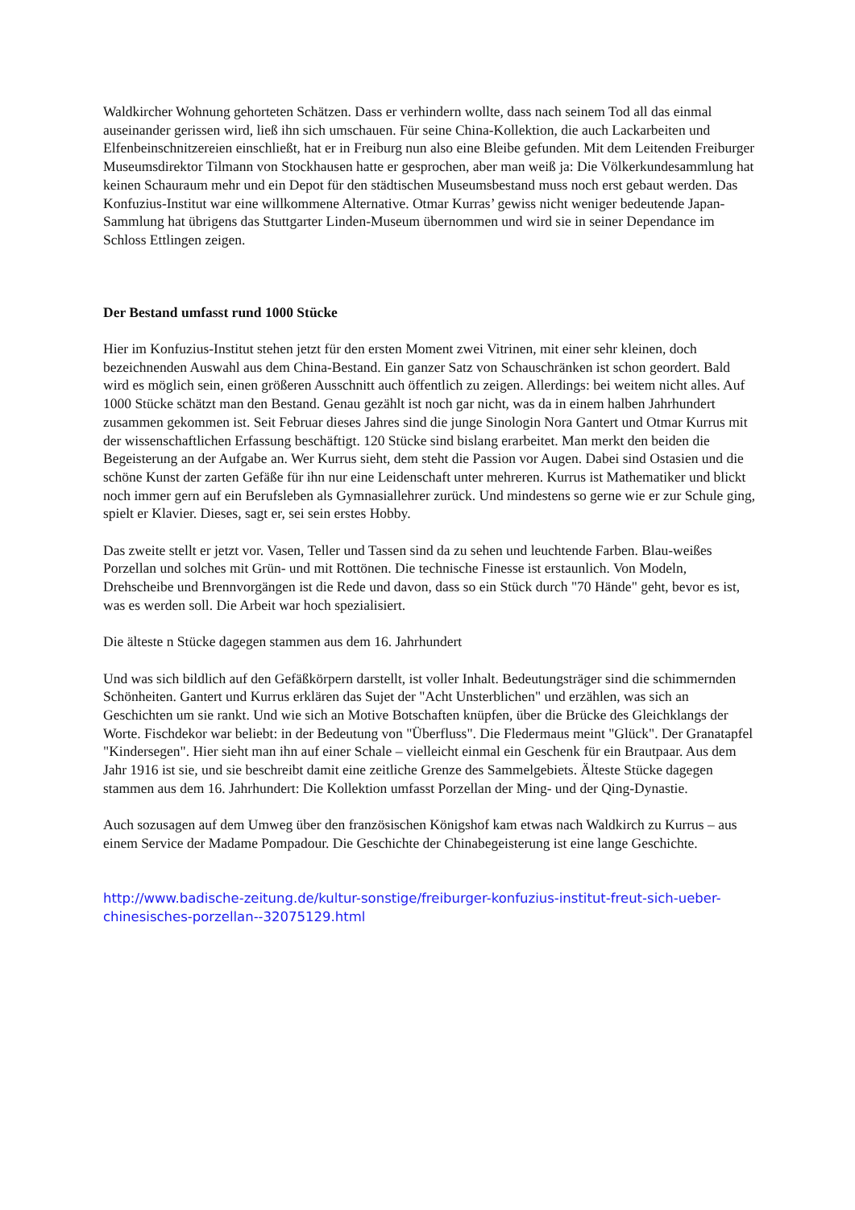Waldkircher Wohnung gehorteten Schätzen. Dass er verhindern wollte, dass nach seinem Tod all das einmal auseinander gerissen wird, ließ ihn sich umschauen. Für seine China-Kollektion, die auch Lackarbeiten und Elfenbeinschnitzereien einschließt, hat er in Freiburg nun also eine Bleibe gefunden. Mit dem Leitenden Freiburger Museumsdirektor Tilmann von Stockhausen hatte er gesprochen, aber man weiß ja: Die Völkerkundesammlung hat keinen Schauraum mehr und ein Depot für den städtischen Museumsbestand muss noch erst gebaut werden. Das Konfuzius-Institut war eine willkommene Alternative. Otmar Kurras’ gewiss nicht weniger bedeutende Japan-Sammlung hat übrigens das Stuttgarter Linden-Museum übernommen und wird sie in seiner Dependance im Schloss Ettlingen zeigen.
Der Bestand umfasst rund 1000 Stücke
Hier im Konfuzius-Institut stehen jetzt für den ersten Moment zwei Vitrinen, mit einer sehr kleinen, doch bezeichnenden Auswahl aus dem China-Bestand. Ein ganzer Satz von Schauschränken ist schon geordert. Bald wird es möglich sein, einen größeren Ausschnitt auch öffentlich zu zeigen. Allerdings: bei weitem nicht alles. Auf 1000 Stücke schätzt man den Bestand. Genau gezählt ist noch gar nicht, was da in einem halben Jahrhundert zusammen gekommen ist. Seit Februar dieses Jahres sind die junge Sinologin Nora Gantert und Otmar Kurrus mit der wissenschaftlichen Erfassung beschäftigt. 120 Stücke sind bislang erarbeitet. Man merkt den beiden die Begeisterung an der Aufgabe an. Wer Kurrus sieht, dem steht die Passion vor Augen. Dabei sind Ostasien und die schöne Kunst der zarten Gefäße für ihn nur eine Leidenschaft unter mehreren. Kurrus ist Mathematiker und blickt noch immer gern auf ein Berufsleben als Gymnasiallehrer zurück. Und mindestens so gerne wie er zur Schule ging, spielt er Klavier. Dieses, sagt er, sei sein erstes Hobby.
Das zweite stellt er jetzt vor. Vasen, Teller und Tassen sind da zu sehen und leuchtende Farben. Blau-weißes Porzellan und solches mit Grün- und mit Rottönen. Die technische Finesse ist erstaunlich. Von Modeln, Drehscheibe und Brennvorgängen ist die Rede und davon, dass so ein Stück durch "70 Hände" geht, bevor es ist, was es werden soll. Die Arbeit war hoch spezialisiert.
Die älteste n Stücke dagegen stammen aus dem 16. Jahrhundert
Und was sich bildlich auf den Gefäßkörpern darstellt, ist voller Inhalt. Bedeutungsträger sind die schimmernden Schönheiten. Gantert und Kurrus erklären das Sujet der "Acht Unsterblichen" und erzählen, was sich an Geschichten um sie rankt. Und wie sich an Motive Botschaften knüpfen, über die Brücke des Gleichklangs der Worte. Fischdekor war beliebt: in der Bedeutung von "Überfluss". Die Fledermaus meint "Glück". Der Granatapfel "Kindersegen". Hier sieht man ihn auf einer Schale – vielleicht einmal ein Geschenk für ein Brautpaar. Aus dem Jahr 1916 ist sie, und sie beschreibt damit eine zeitliche Grenze des Sammelgebiets. Älteste Stücke dagegen stammen aus dem 16. Jahrhundert: Die Kollektion umfasst Porzellan der Ming- und der Qing-Dynastie.
Auch sozusagen auf dem Umweg über den französischen Königshof kam etwas nach Waldkirch zu Kurrus – aus einem Service der Madame Pompadour. Die Geschichte der Chinabegeisterung ist eine lange Geschichte.
http://www.badische-zeitung.de/kultur-sonstige/freiburger-konfuzius-institut-freut-sich-ueber-chinesisches-porzellan--32075129.html